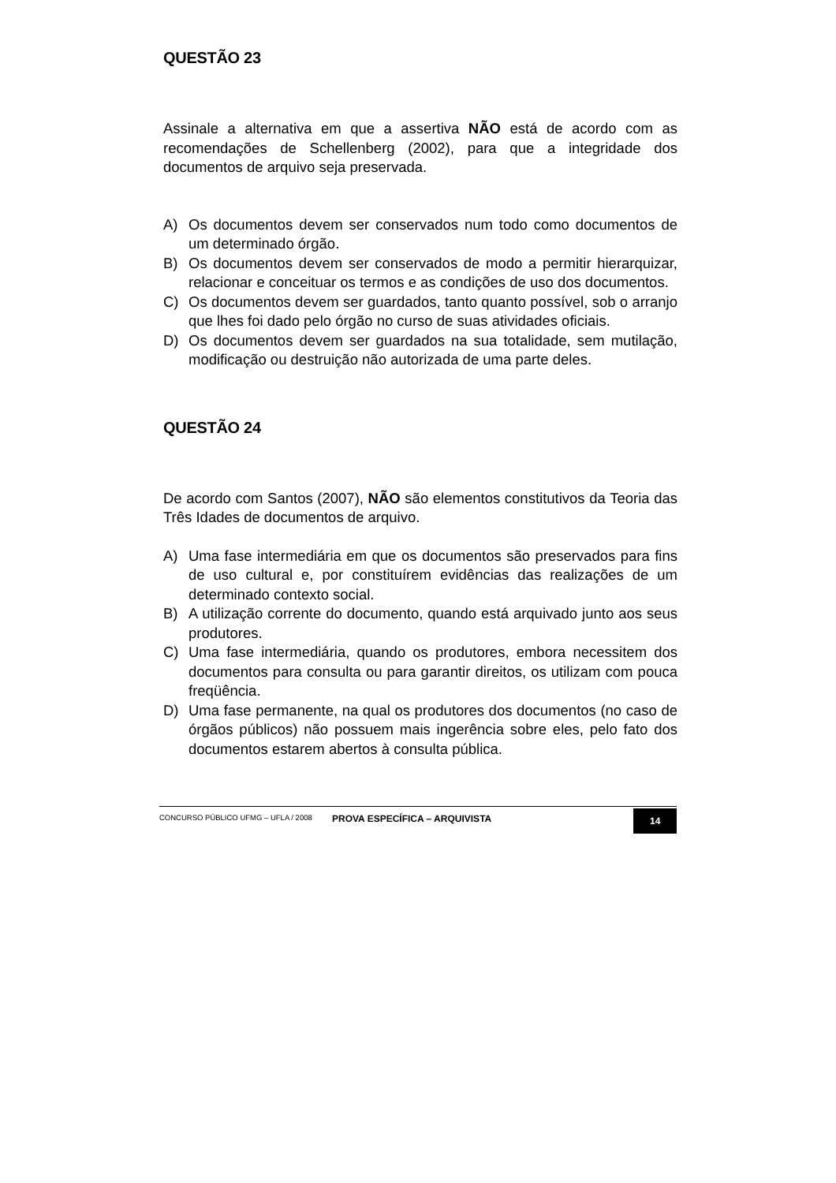QUESTÃO 23
Assinale a alternativa em que a assertiva NÃO está de acordo com as recomendações de Schellenberg (2002), para que a integridade dos documentos de arquivo seja preservada.
A) Os documentos devem ser conservados num todo como documentos de um determinado órgão.
B) Os documentos devem ser conservados de modo a permitir hierarquizar, relacionar e conceituar os termos e as condições de uso dos documentos.
C) Os documentos devem ser guardados, tanto quanto possível, sob o arranjo que lhes foi dado pelo órgão no curso de suas atividades oficiais.
D) Os documentos devem ser guardados na sua totalidade, sem mutilação, modificação ou destruição não autorizada de uma parte deles.
QUESTÃO 24
De acordo com Santos (2007), NÃO são elementos constitutivos da Teoria das Três Idades de documentos de arquivo.
A) Uma fase intermediária em que os documentos são preservados para fins de uso cultural e, por constituírem evidências das realizações de um determinado contexto social.
B) A utilização corrente do documento, quando está arquivado junto aos seus produtores.
C) Uma fase intermediária, quando os produtores, embora necessitem dos documentos para consulta ou para garantir direitos, os utilizam com pouca freqüência.
D) Uma fase permanente, na qual os produtores dos documentos (no caso de órgãos públicos) não possuem mais ingerência sobre eles, pelo fato dos documentos estarem abertos à consulta pública.
CONCURSO PÚBLICO UFMG – UFLA / 2008 PROVA ESPECÍFICA – ARQUIVISTA 14